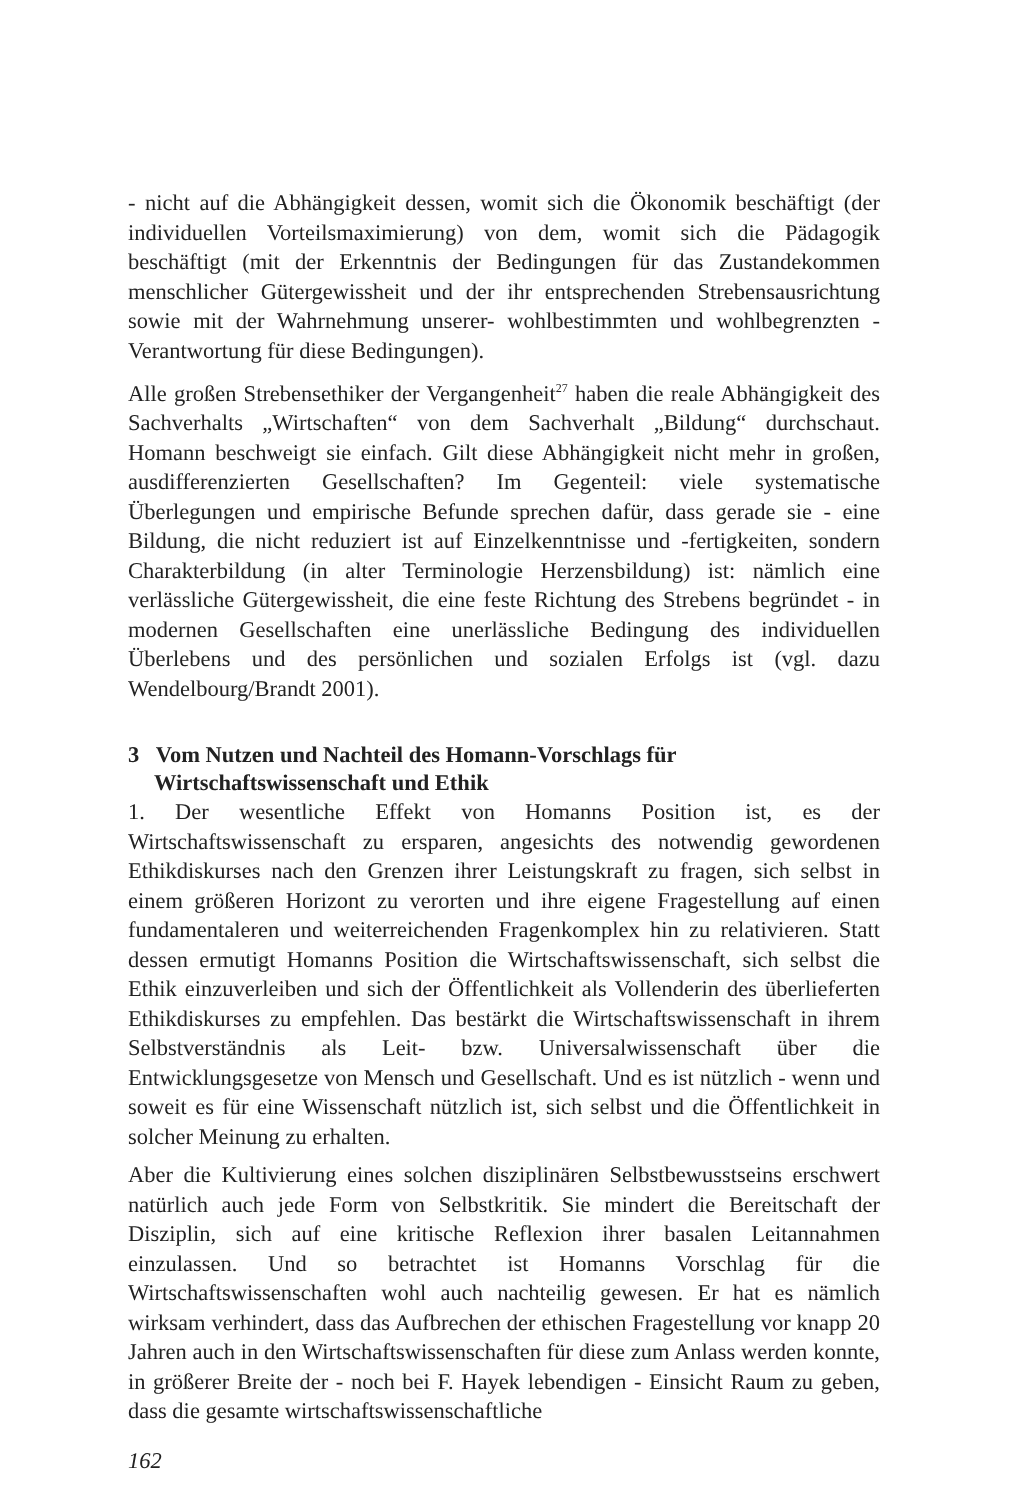- nicht auf die Abhängigkeit dessen, womit sich die Ökonomik beschäftigt (der individuellen Vorteilsmaximierung) von dem, womit sich die Pädagogik beschäftigt (mit der Erkenntnis der Bedingungen für das Zustandekommen menschlicher Gütergewissheit und der ihr entsprechenden Strebensausrichtung sowie mit der Wahrnehmung unserer- wohlbestimmten und wohlbegrenzten - Verantwortung für diese Bedingungen).
Alle großen Strebensethiker der Vergangenheit<sup>27</sup> haben die reale Abhängigkeit des Sachverhalts „Wirtschaften“ von dem Sachverhalt „Bildung“ durchschaut. Homann beschweigt sie einfach. Gilt diese Abhängigkeit nicht mehr in großen, ausdifferenzierten Gesellschaften? Im Gegenteil: viele systematische Überlegungen und empirische Befunde sprechen dafür, dass gerade sie - eine Bildung, die nicht reduziert ist auf Einzelkenntnisse und -fertigkeiten, sondern Charakterbildung (in alter Terminologie Herzensbildung) ist: nämlich eine verlässliche Gütergewissheit, die eine feste Richtung des Strebens begründet - in modernen Gesellschaften eine unerlässliche Bedingung des individuellen Überlebens und des persönlichen und sozialen Erfolgs ist (vgl. dazu Wendelbourg/Brandt 2001).
3 Vom Nutzen und Nachteil des Homann-Vorschlags für Wirtschaftswissenschaft und Ethik
1. Der wesentliche Effekt von Homanns Position ist, es der Wirtschaftswissenschaft zu ersparen, angesichts des notwendig gewordenen Ethikdiskurses nach den Grenzen ihrer Leistungskraft zu fragen, sich selbst in einem größeren Horizont zu verorten und ihre eigene Fragestellung auf einen fundamentaleren und weiterreichenden Fragenkomplex hin zu relativieren. Statt dessen ermutigt Homanns Position die Wirtschaftswissenschaft, sich selbst die Ethik einzuverleiben und sich der Öffentlichkeit als Vollenderin des überlieferten Ethikdiskurses zu empfehlen. Das bestärkt die Wirtschaftswissenschaft in ihrem Selbstverständnis als Leit- bzw. Universalwissenschaft über die Entwicklungsgesetze von Mensch und Gesellschaft. Und es ist nützlich - wenn und soweit es für eine Wissenschaft nützlich ist, sich selbst und die Öffentlichkeit in solcher Meinung zu erhalten.
Aber die Kultivierung eines solchen disziplinären Selbstbewusstseins erschwert natürlich auch jede Form von Selbstkritik. Sie mindert die Bereitschaft der Disziplin, sich auf eine kritische Reflexion ihrer basalen Leitannahmen einzulassen. Und so betrachtet ist Homanns Vorschlag für die Wirtschaftswissenschaften wohl auch nachteilig gewesen. Er hat es nämlich wirksam verhindert, dass das Aufbrechen der ethischen Fragestellung vor knapp 20 Jahren auch in den Wirtschaftswissenschaften für diese zum Anlass werden konnte, in größerer Breite der - noch bei F. Hayek lebendigen - Einsicht Raum zu geben, dass die gesamte wirtschaftswissenschaftliche
162